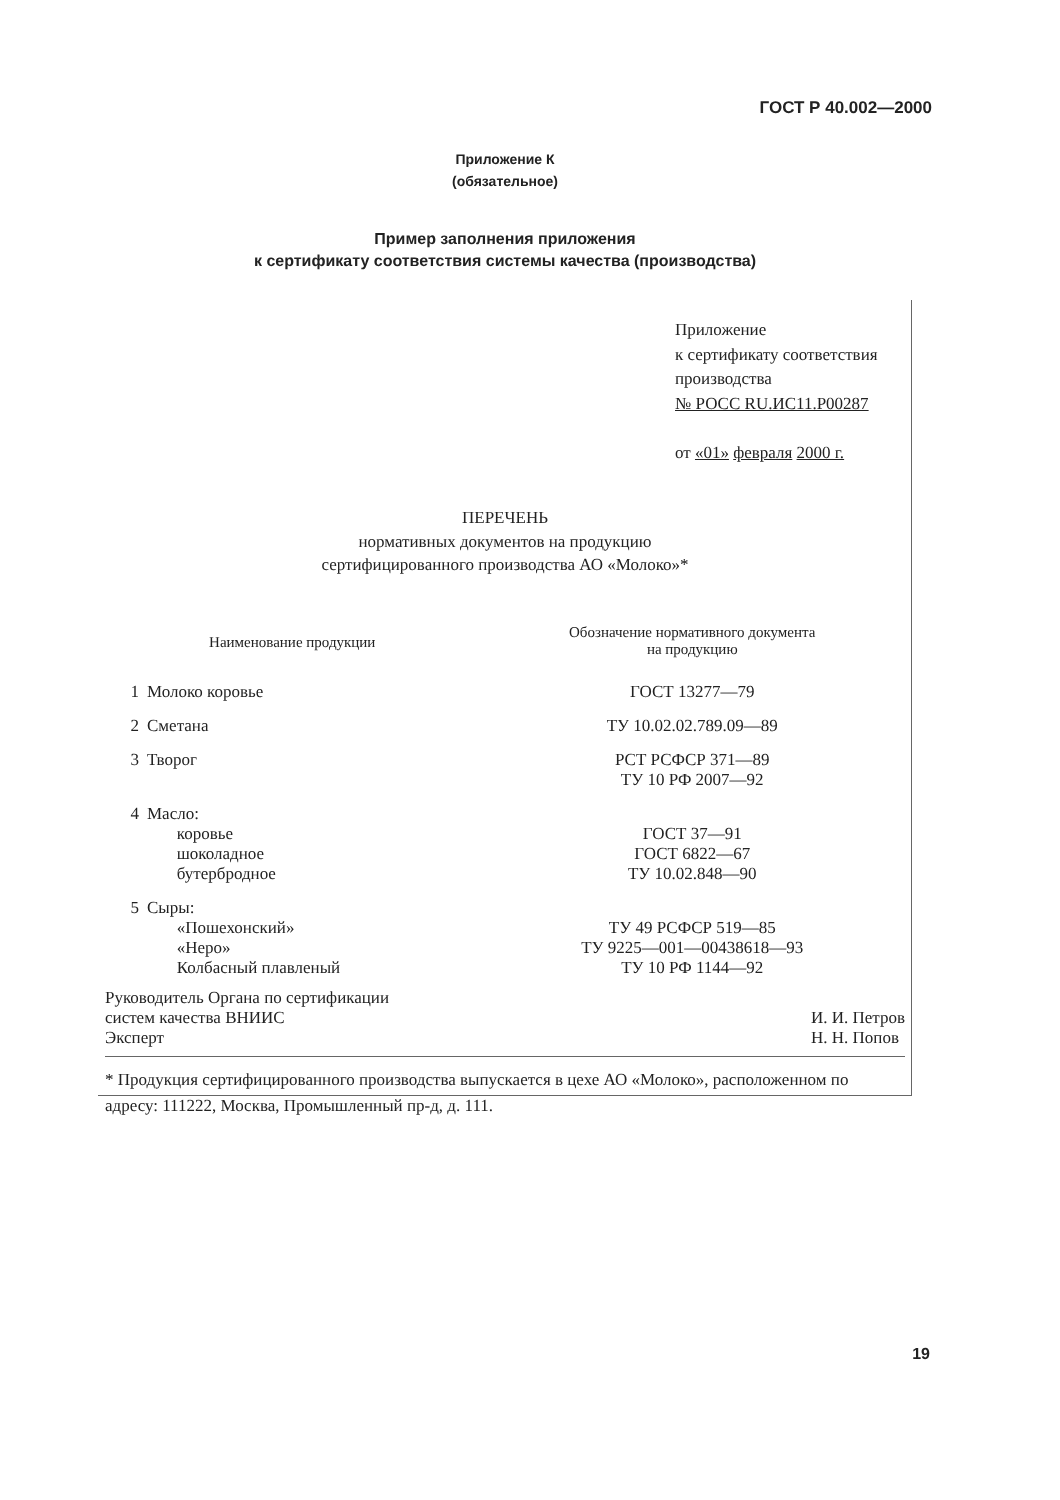ГОСТ Р 40.002—2000
Приложение К
(обязательное)
Пример заполнения приложения
к сертификату соответствия системы качества (производства)
Приложение
к сертификату соответствия
производства
№ РОСС RU.ИС11.Р00287
от «01» февраля 2000 г.
ПЕРЕЧЕНЬ
нормативных документов на продукцию
сертифицированного производства АО «Молоко»*
| Наименование продукции | | Обозначение нормативного документа на продукцию |
| --- | --- | --- |
| 1 | Молоко коровье | ГОСТ 13277—79 |
| 2 | Сметана | ТУ 10.02.02.789.09—89 |
| 3 | Творог | РСТ РСФСР 371—89 ТУ 10 РФ 2007—92 |
| 4 | Масло: коровье шоколадное бутербродное | ГОСТ 37—91 ГОСТ 6822—67 ТУ 10.02.848—90 |
| 5 | Сыры: «Пошехонский» «Неро» Колбасный плавленый | ТУ 49 РСФСР 519—85 ТУ 9225—001—00438618—93 ТУ 10 РФ 1144—92 |
Руководитель Органа по сертификации
систем качества ВНИИС
Эксперт
И. И. Петров
Н. Н. Попов
* Продукция сертифицированного производства выпускается в цехе АО «Молоко», расположенном по адресу: 111222, Москва, Промышленный пр-д, д. 111.
19